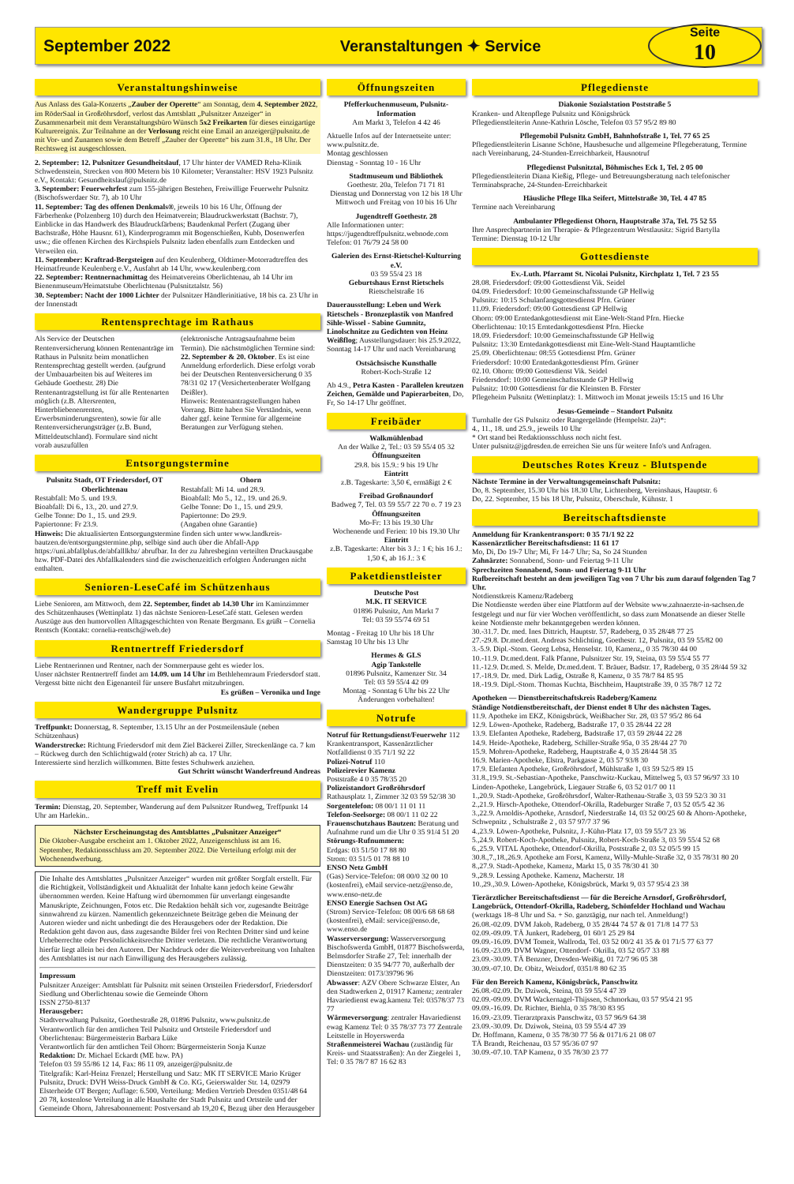September 2022 Veranstaltungen ✦ Service
Seite
10
Veranstaltungshinweise
Aus Anlass des Gala-Konzerts „Zauber der Operette“ am Sonntag, dem 4. September 2022, im RöderSaal in Großröhrsdorf, verlost das Amtsblatt „Pulsnitzer Anzeiger“ in Zusammenarbeit mit dem Veranstaltungsbüro Wünsch 5x2 Freikarten für dieses einzigartige Kulturereignis. Zur Teilnahme an der Verlosung reicht eine Email an anzeiger@pulsnitz.de mit Vor- und Zunamen sowie dem Betreff „Zauber der Operette“ bis zum 31.8., 18 Uhr. Der Rechtsweg ist ausgeschlossen.
2. September: 12. Pulsnitzer Gesundheitslauf, 17 Uhr hinter der VAMED Reha-Klinik Schwedenstein, Strecken von 800 Metern bis 10 Kilometer; Veranstalter: HSV 1923 Pulsnitz e.V., Kontakt: Gesundheitslauf@pulsnitz.de
3. September: Feuerwehrfest zum 155-jährigen Bestehen, Freiwillige Feuerwehr Pulsnitz (Bischofswerdaer Str. 7), ab 10 Uhr
11. September: Tag des offenen Denkmals®, jeweils 10 bis 16 Uhr, Öffnung der Färberhenke (Polzenberg 10) durch den Heimatverein; Blaudruckwerkstatt (Bachstr. 7), Einblicke in das Handwerk des Blaudruckfärbens; Baudenkmal Perfert (Zugang über Bachstraße, Höhe Hausnr. 61), Kinderprogramm mit Bogenschießen, Kubb, Dosenwerfen usw.; die offenen Kirchen des Kirchspiels Pulsnitz laden ebenfalls zum Entdecken und Verweilen ein.
11. September: Kraftrad-Bergsteigen auf den Keulenberg, Oldtimer-Motorradtreffen des Heimatfreunde Keulenberg e.V., Ausfahrt ab 14 Uhr, www.keulenberg.com
22. September: Rentnernachmittag des Heimatvereins Oberlichtenau, ab 14 Uhr im Bienenmuseum/Heimatstube Oberlichtenau (Pulsnitztalstr. 56)
30. September: Nacht der 1000 Lichter der Pulsnitzer Händlerinitiative, 18 bis ca. 23 Uhr in der Innenstadt
Rentensprechtage im Rathaus
Als Service der Deutschen Rentenversicherung können Rentenanträge im Rathaus in Pulsnitz beim monatlichen Rentensprechtag gestellt werden. (aufgrund der Umbauarbeiten bis auf Weiteres im Gebäude Goethestr. 28) Die Rentenantragstellung ist für alle Rentenarten möglich (z.B. Altersrenten, Hinterbliebenenrenten, Erwerbsminderungsrenten), sowie für alle Rentenversicherungsträger (z.B. Bund, Mitteldeutschland). Formulare sind nicht vorab auszufüllen
(elektronische Antragsaufnahme beim Termin). Die nächstmöglichen Termine sind: 22. September & 20. Oktober. Es ist eine Anmeldung erforderlich. Diese erfolgt vorab bei der Deutschen Rentenversicherung 0 35 78/31 02 17 (Versichertenberater Wolfgang Deißler).
Hinweis: Rentenantragstellungen haben Vorrang. Bitte haben Sie Verständnis, wenn daher ggf. keine Termine für allgemeine Beratungen zur Verfügung stehen.
Entsorgungstermine
Pulsnitz Stadt, OT Friedersdorf, OT Oberlichtenau
Restabfall: Mo 5. und 19.9.
Bioabfall: Di 6., 13., 20. und 27.9.
Gelbe Tonne: Do 1., 15. und 29.9.
Papiertonne: Fr 23.9.
Ohorn
Restabfall: Mi 14. und 28.9.
Bioabfall: Mo 5., 12., 19. und 26.9.
Gelbe Tonne: Do 1., 15. und 29.9.
Papiertonne: Do 29.9.
(Angaben ohne Garantie)
Hinweis: Die aktualisierten Entsorgungstermine finden sich unter www.landkreis-bautzen.de/entsorgungstermine.php, selbige sind auch über die Abfall-App https://uni.abfallplus.de/abfalllkbz/ abrufbar. In der zu Jahresbeginn verteilten Druckausgabe bzw. PDF-Datei des Abfallkalenders sind die zwischenzeitlich erfolgten Änderungen nicht enthalten.
Senioren-LeseCafé im Schützenhaus
Liebe Senioren, am Mittwoch, dem 22. September, findet ab 14.30 Uhr im Kaminzimmer des Schützenhauses (Wettinplatz 1) das nächste Senioren-LeseCafé statt. Gelesen werden Auszüge aus den humorvollen Alltagsgeschichten von Renate Bergmann. Es grüßt – Cornelia Rentsch (Kontakt: cornelia-rentsch@web.de)
Rentnertreff Friedersdorf
Liebe Rentnerinnen und Rentner, nach der Sommerpause geht es wieder los.
Unser nächster Rentnertreff findet am 14.09. um 14 Uhr im Bethlehemraum Friedersdorf statt.
Vergesst bitte nicht den Eigenanteil für unsere Busfahrt mitzubringen.
Es grüßen – Veronika und Inge
Wandergruppe Pulsnitz
Treffpunkt: Donnerstag, 8. September, 13.15 Uhr an der Postmeilensäule (neben Schützenhaus)
Wanderstrecke: Richtung Friedersdorf mit dem Ziel Bäckerei Ziller, Streckenlänge ca. 7 km – Rückweg durch den Schlichtigwald (roter Strich) ab ca. 17 Uhr.
Interessierte sind herzlich willkommen. Bitte festes Schuhwerk anziehen.
Gut Schritt wünscht Wanderfreund Andreas
Treff mit Evelin
Termin: Dienstag, 20. September, Wanderung auf dem Pulsnitzer Rundweg, Treffpunkt 14 Uhr am Harlekin..
Nächster Erscheinungstag des Amtsblattes „Pulsnitzer Anzeiger“Die Oktober-Ausgabe erscheint am 1. Oktober 2022, Anzeigenschluss ist am 16. September, Redaktionsschluss am 20. September 2022. Die Verteilung erfolgt mit der Wochenendwerbung.
Die Inhalte des Amtsblattes „Pulsnitzer Anzeiger“ wurden mit größter Sorgfalt erstellt. Für die Richtigkeit, Vollständigkeit und Aktualität der Inhalte kann jedoch keine Gewähr übernommen werden. Keine Haftung wird übernommen für unverlangt eingesandte Manuskripte, Zeichnungen, Fotos etc. Die Redaktion behält sich vor, zugesandte Beiträge sinnwahrend zu kürzen. Namentlich gekennzeichnete Beiträge geben die Meinung der Autoren wieder und nicht unbedingt die des Herausgebers oder der Redaktion. Die Redaktion geht davon aus, dass zugesandte Bilder frei von Rechten Dritter sind und keine Urheberrechte oder Persönlichkeitsrechte Dritter verletzen. Die rechtliche Verantwortung hierfür liegt allein bei den Autoren. Der Nachdruck oder die Weiterverbreitung von Inhalten des Amtsblattes ist nur nach Einwilligung des Herausgebers zulässig.
Impressum
Pulsnitzer Anzeiger: Amtsblatt für Pulsnitz mit seinen Ortsteilen Friedersdorf, Friedersdorf Siedlung und Oberlichtenau sowie die Gemeinde Ohorn
ISSN 2750-8137
Herausgeber:
Stadtverwaltung Pulsnitz, Goethestraße 28, 01896 Pulsnitz, www.pulsnitz.de
Verantwortlich für den amtlichen Teil Pulsnitz und Ortsteile Friedersdorf und Oberlichtenau: Bürgermeisterin Barbara Lüke
Verantwortlich für den amtlichen Teil Ohorn: Bürgermeisterin Sonja Kunze
Redaktion: Dr. Michael Eckardt (ME bzw. PA)
Telefon 03 59 55/86 12 14, Fax: 86 11 09, anzeiger@pulsnitz.de
Titelgrafik: Karl-Heinz Frenzel; Herstellung und Satz: MK IT SERVICE Mario Krüger Pulsnitz, Druck: DVH Weiss-Druck GmbH & Co. KG, Geierswalder Str. 14, 02979 Elsterheide OT Bergen; Auflage: 6.500, Verteilung: Medien Vertrieb Dresden 0351/48 64 20 78, kostenlose Verteilung in alle Haushalte der Stadt Pulsnitz und Ortsteile und der Gemeinde Ohorn, Jahresabonnement: Postversand ab 19,20 €, Bezug über den Herausgeber
Öffnungszeiten
Pfefferkuchenmuseum, Pulsnitz-Information
Am Markt 3, Telefon 4 42 46
Aktuelle Infos auf der Internetseite unter: www.pulsnitz.de.
Montag geschlossen
Dienstag - Sonntag 10 - 16 Uhr
Stadtmuseum und Bibliothek
Goethestr. 20a, Telefon 71 71 81
Dienstag und Donnerstag von 12 bis 18 Uhr
Mittwoch und Freitag von 10 bis 16 Uhr
Jugendtreff Goethestr. 28
Alle Informationen unter: https://jugendtreffpulsnitz.webnode.com
Telefon: 01 76/79 24 58 00
Galerien des Ernst-Rietschel-Kulturring e.V.
03 59 55/4 23 18
Geburtshaus Ernst Rietschels
Rietschelstraße 16
Dauerausstellung: Leben und Werk Rietschels - Bronzeplastik von Manfred Sihle-Wissel - Sabine Gumnitz, Linolschnitze zu Gedichten von Heinz Weißflog; Ausstellungsdauer: bis 25.9.2022, Sonntag 14-17 Uhr und nach Vereinbarung
Ostsächsische Kunsthalle
Robert-Koch-Straße 12
Ab 4.9., Petra Kasten - Parallelen kreutzen Zeichen, Gemälde und Papierarbeiten, Do, Fr, So 14-17 Uhr geöffnet.
Freibäder
Walkmühlenbad
An der Walke 2, Tel.: 03 59 55/4 05 32
Öffnungszeiten
29.8. bis 15.9.: 9 bis 19 Uhr
Eintritt
z.B. Tageskarte: 3,50 €, ermäßigt 2 €
Freibad Großnaundorf
Badweg 7, Tel. 03 59 55/7 22 70 o. 7 19 23
Öffnungszeiten
Mo-Fr: 13 bis 19.30 Uhr
Wochenende und Ferien: 10 bis 19.30 Uhr
Eintritt
z.B. Tageskarte: Alter bis 3 J.: 1 €; bis 16 J.: 1,50 €, ab 16 J.: 3 €
Paketdienstleister
Deutsche Post
M.K. IT SERVICE
01896 Pulsnitz, Am Markt 7
Tel: 03 59 55/74 69 51
Montag - Freitag 10 Uhr bis 18 Uhr
Samstag 10 Uhr bis 13 Uhr
Hermes & GLS
Agip Tankstelle
01896 Pulsnitz, Kamenzer Str. 34
Tel: 03 59 55/4 42 09
Montag - Sonntag 6 Uhr bis 22 Uhr
Änderungen vorbehalten!
Notrufe
Notruf für Rettungsdienst/Feuerwehr 112
Krankentransport, Kassenärztlicher Notfalldienst 0 35 71/1 92 22
Polizei-Notruf 110
Polizeirevier Kamenz
Poststraße 4 0 35 78/35 20
Polizeistandort Großröhrsdorf
Rathausplatz 1, Zimmer 32 03 59 52/38 30
Sorgentelefon: 08 00/1 11 01 11
Telefon-Seelsorge: 08 00/1 11 02 22
Frauenschutzhaus Bautzen: Beratung und Aufnahme rund um die Uhr 0 35 91/4 51 20
Störungs-Rufnummern:
Erdgas: 03 51/50 17 88 80
Strom: 03 51/5 01 78 88 10
ENSO Netz GmbH
(Gas) Service-Telefon: 08 00/0 32 00 10 (kostenfrei), eMail service-netz@enso.de, www.enso-netz.de
ENSO Energie Sachsen Ost AG
(Strom) Service-Telefon: 08 00/6 68 68 68 (kostenfrei), eMail: service@enso.de, www.enso.de
Wasserversorgung: Wasserversorgung Bischofswerda GmbH, 01877 Bischofswerda, Belmsdorfer Straße 27, Tel: innerhalb der Dienstzeiten: 0 35 94/77 70, außerhalb der Dienstzeiten: 0173/39796 96
Abwasser: AZV Obere Schwarze Elster, An den Stadtwerken 2, 01917 Kamenz; zentraler Havariedienst ewag.kamenz Tel: 03578/37 73 77
Wärmeversorgung: zentraler Havariedienst ewag Kamenz Tel: 0 35 78/37 73 77 Zentrale Leitstelle in Hoyerswerda
Straßenmeisterei Wachau (zuständig für Kreis- und Staatsstraßen): An der Ziegelei 1, Tel: 0 35 78/7 87 16 62 83
Pflegedienste
Diakonie Sozialstation Poststraße 5
Kranken- und Altenpflege Pulsnitz und Königsbrück
Pflegedienstleiterin Anne-Kathrin Lösche, Telefon 03 57 95/2 89 80
Pflegemobil Pulsnitz GmbH, Bahnhofstraße 1, Tel. 77 65 25
Pflegedienstleiterin Lisanne Schöne, Hausbesuche und allgemeine Pflegeberatung, Termine nach Vereinbarung, 24-Stunden-Erreichbarkeit, Hausnotruf
Pflegedienst Pulsnitztal, Böhmisches Eck 1, Tel. 2 05 00
Pflegedienstleiterin Diana Kießig, Pflege- und Betreuungsberatung nach telefonischer Terminabsprache, 24-Stunden-Erreichbarkeit
Häusliche Pflege Ilka Seifert, Mittelstraße 30, Tel. 4 47 85
Termine nach Vereinbarung
Ambulanter Pflegedienst Ohorn, Hauptstraße 37a, Tel. 75 52 55
Ihre Ansprechpartnerin im Therapie- & Pflegezentrum Westlausitz: Sigrid Bartylla
Termine: Dienstag 10-12 Uhr
Gottesdienste
Ev.-Luth. Pfarramt St. Nicolai Pulsnitz, Kirchplatz 1, Tel. 7 23 55
28.08. Friedersdorf: 09:00 Gottesdienst Vik. Seidel
04.09. Friedersdorf: 10:00 Gemeinschaftsstunde GP Hellwig
Pulsnitz: 10:15 Schulanfangsgottesdienst Pfrn. Grüner
11.09. Friedersdorf: 09:00 Gottesdienst GP Hellwig
Ohorn: 09:00 Erntedankgottesdienst mit Eine-Welt-Stand Pfrn. Hiecke
Oberlichtenau: 10:15 Erntedankgottesdienst Pfrn. Hiecke
18.09. Friedersdorf: 10:00 Gemeinschaftsstunde GP Hellwig
Pulsnitz: 13:30 Erntedankgottesdienst mit Eine-Welt-Stand Hauptamtliche
25.09. Oberlichtenau: 08:55 Gottesdienst Pfrn. Grüner
Friedersdorf: 10:00 Erntedankgottesdienst Pfrn. Grüner
02.10. Ohorn: 09:00 Gottesdienst Vik. Seidel
Friedersdorf: 10:00 Gemeinschaftsstunde GP Hellwig
Pulsnitz: 10:00 Gottesdienst für die Kleinsten B. Förster
Pflegeheim Pulsnitz (Wettinplatz): 1. Mittwoch im Monat jeweils 15:15 und 16 Uhr
Jesus-Gemeinde – Standort Pulsnitz
Turnhalle der GS Pulsnitz oder Rangergelände (Hempelstr. 2a)*:
4., 11., 18. und 25.9., jeweils 10 Uhr
* Ort stand bei Redaktionsschluss noch nicht fest.
Unter pulsnitz@jgdresden.de erreichen Sie uns für weitere Info's und Anfragen.
Deutsches Rotes Kreuz - Blutspende
Nächste Termine in der Verwaltungsgemeinschaft Pulsnitz:
Do, 8. September, 15.30 Uhr bis 18.30 Uhr, Lichtenberg, Vereinshaus, Hauptstr. 6
Do, 22. September, 15 bis 18 Uhr, Pulsnitz, Oberschule, Kühnstr. 1
Bereitschaftsdienste
Anmeldung für Krankentransport: 0 35 71/1 92 22
Kassenärztlicher Bereitschaftsdienst: 11 61 17
Mo, Di, Do 19-7 Uhr; Mi, Fr 14-7 Uhr; Sa, So 24 Stunden
Zahnärzte: Sonnabend, Sonn- und Feiertag 9-11 Uhr
Sprechzeiten Sonnabend, Sonn- und Feiertag 9-11 Uhr
Rufbereitschaft besteht an dem jeweiligen Tag von 7 Uhr bis zum darauf folgenden Tag 7 Uhr.
Notdienstkreis Kamenz/Radeberg
Die Notdienste werden über eine Plattform auf der Website www.zahnaerzte-in-sachsen.de festgelegt und nur für vier Wochen veröffentlicht, so dass zum Monatsende an dieser Stelle keine Notdienste mehr bekanntgegeben werden können.
30.-31.7. Dr. med. Ines Dittrich, Hauptstr. 57, Radeberg, 0 35 28/48 77 25
27.-29.8. Dr.med.dent. Andreas Schlichting, Goethestr. 12, Pulsnitz, 03 59 55/82 00
3.-5.9. Dipl.-Stom. Georg Lebsa, Henselstr. 10, Kamenz,, 0 35 78/30 44 00
10.-11.9. Dr.med.dent. Falk Pfanne, Pulsnitzer Str. 19, Steina, 03 59 55/4 55 77
11.-12.9. Dr.med. S. Melde, Dr.med.dent. T. Bräuer, Badstr. 17, Radeberg, 0 35 28/44 59 32
17.-18.9. Dr. med. Dirk Ladig, Ostraße 8, Kamenz, 0 35 78/7 84 85 95
18.-19.9. Dipl.-Stom. Thomas Kuchta, Bischheim, Hauptstraße 39, 0 35 78/7 12 72
Apotheken — Dienstbereitschaftskreis Radeberg/Kamenz
Ständige Notdienstbereitschaft, der Dienst endet 8 Uhr des nächsten Tages.
11.9. Apotheke im EKZ, Königsbrück, Weißbacher Str. 28, 03 57 95/2 86 64
12.9. Löwen-Apotheke, Radeberg, Badstraße 17, 0 35 28/44 22 28
13.9. Elefanten Apotheke, Radeberg, Badstraße 17, 03 59 28/44 22 28
14.9. Heide-Apotheke, Radeberg, Schiller-Straße 95a, 0 35 28/44 27 70
15.9. Mohren-Apotheke, Radeberg, Hauptstraße 4, 0 35 28/44 58 35
16.9. Marien-Apotheke, Elstra, Parkgasse 2, 03 57 93/8 30
17.9. Elefanten Apotheke, Großröhrsdorf, Mühlstraße 1, 03 59 52/5 89 15
31.8.,19.9. St.-Sebastian-Apotheke, Panschwitz-Kuckau, Mittelweg 5, 03 57 96/97 33 10 Linden-Apotheke, Langebrück, Liegauer Straße 6, 03 52 01/7 00 11
1.,20.9. Stadt-Apotheke, Großröhrsdorf, Walter-Rathenau-Straße 3, 03 59 52/3 30 31
2.,21.9. Hirsch-Apotheke, Ottendorf-Okrilla, Radeburger Straße 7, 03 52 05/5 42 36
3.,22.9. Arnoldis-Apotheke, Arnsdorf, Niederstraße 14, 03 52 00/25 60 & Ahorn-Apotheke, Schwepnitz , Schulstraße 2 , 03 57 97/7 37 96
4.,23.9. Löwen-Apotheke, Pulsnitz, J.-Kühn-Platz 17, 03 59 55/7 23 36
5.,24.9. Robert-Koch-Apotheke, Pulsnitz, Robert-Koch-Straße 3, 03 59 55/4 52 68
6.,25.9. VITAL Apotheke, Ottendorf-Okrilla, Poststraße 2, 03 52 05/5 99 15
30.8.,7.,18.,26.9. Apotheke am Forst, Kamenz, Willy-Muhle-Straße 32, 0 35 78/31 80 20
8.,27.9. Stadt-Apotheke, Kamenz, Markt 15, 0 35 78/30 41 30
9.,28.9. Lessing Apotheke. Kamenz, Macherstr. 18
10.,29.,30.9. Löwen-Apotheke, Königsbrück, Markt 9, 03 57 95/4 23 38
Tierärztlicher Bereitschaftsdienst — für die Bereiche Arnsdorf, Großröhrsdorf, Langebrück, Ottendorf-Okrilla, Radeberg, Schönfelder Hochland und Wachau
(werktags 18–8 Uhr und Sa. + So. ganztägig, nur nach tel. Anmeldung!)
26.08.-02.09. DVM Jakob, Radeberg, 0 35 28/44 74 57 & 01 71/8 14 77 53
02.09.-09.09. TÄ Junkert, Radeberg, 01 60/1 25 29 84
09.09.-16.09. DVM Tomeit, Wallroda, Tel. 03 52 00/2 41 35 & 01 71/5 77 63 77
16.09.-23.09. DVM Wagner, Ottendorf- Okrilla, 03 52 05/7 33 88
23.09.-30.09. TÄ Benzner, Dresden-Weißig, 01 72/7 96 05 38
30.09.-07.10. Dr. Obitz, Weixdorf, 0351/8 80 62 35
Für den Bereich Kamenz, Königsbrück, Panschwitz
26.08.-02.09. Dr. Dziwok, Steina, 03 59 55/4 47 39
02.09.-09.09. DVM Wackernagel-Thijssen, Schmorkau, 03 57 95/4 21 95
09.09.-16.09. Dr. Richter, Biehla, 0 35 78/30 83 95
16.09.-23.09. Tierarztpraxis Panschwitz, 03 57 96/9 64 38
23.09.-30.09. Dr. Dziwok, Steina, 03 59 55/4 47 39
Dr. Hoffmann, Kamenz, 0 35 78/30 77 56 & 0171/6 21 08 07
TÄ Brandt, Reichenau, 03 57 95/36 07 97
30.09.-07.10. TAP Kamenz, 0 35 78/30 23 77